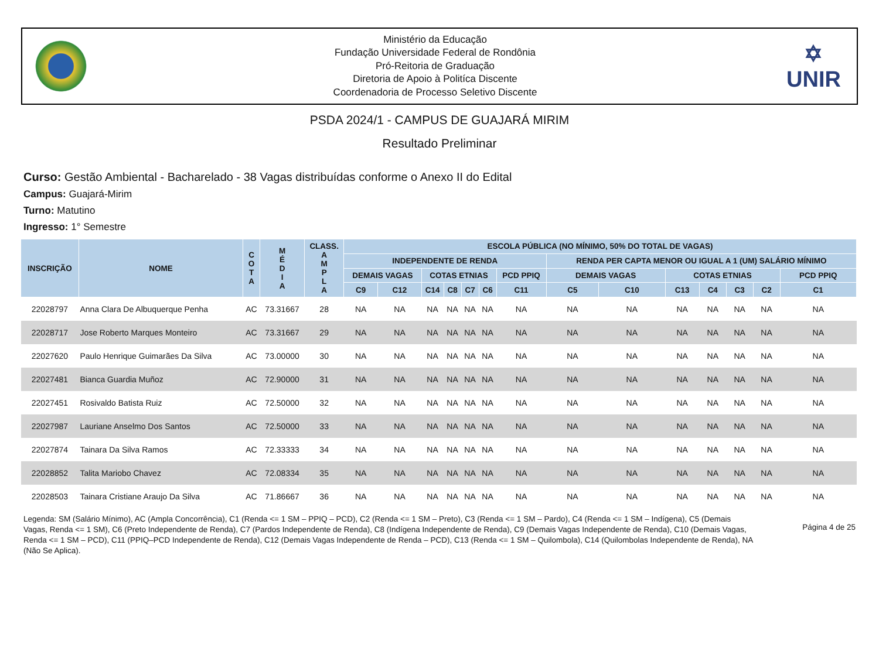Ministério da Educação
Fundação Universidade Federal de Rondônia
Pró-Reitoria de Graduação
Diretoria de Apoio à Politíca Discente
Coordenadoria de Processo Seletivo Discente
✡
UNIR
PSDA 2024/1 - CAMPUS DE GUAJARÁ MIRIM
Resultado Preliminar
Curso: Gestão Ambiental - Bacharelado - 38 Vagas distribuídas conforme o Anexo II do Edital
Campus: Guajará-Mirim
Turno: Matutino
Ingresso: 1° Semestre
| INSCRIÇÃO | NOME | C O T A | M É D I A | CLASS. A M P L A | ESCOLA PÚBLICA (NO MÍNIMO, 50% DO TOTAL DE VAGAS) | | | | | | | | | | | | | |
| --- | --- | --- | --- | --- | --- | --- | --- | --- | --- | --- | --- | --- | --- | --- | --- | --- | --- | --- |
| | | | | | INDEPENDENTE DE RENDA | | | | | | | RENDA PER CAPTA MENOR OU IGUAL A 1 (UM) SALÁRIO MÍNIMO | | | | | | |
| | | | | | DEMAIS VAGAS | | COTAS ETNIAS | | | | PCD PPIQ | DEMAIS VAGAS | | COTAS ETNIAS | | | | PCD PPIQ |
| | | | | | C9 | C12 | C14 | C8 | C7 | C6 | C11 | C5 | C10 | C13 | C4 | C3 | C2 | C1 |
| 22028797 | Anna Clara De Albuquerque Penha | AC | 73.31667 | 28 | NA | NA | NA | NA | NA | NA | NA | NA | NA | NA | NA | NA | NA | NA |
| 22028717 | Jose Roberto Marques Monteiro | AC | 73.31667 | 29 | NA | NA | NA | NA | NA | NA | NA | NA | NA | NA | NA | NA | NA | NA |
| 22027620 | Paulo Henrique Guimarães Da Silva | AC | 73.00000 | 30 | NA | NA | NA | NA | NA | NA | NA | NA | NA | NA | NA | NA | NA | NA |
| 22027481 | Bianca Guardia Muñoz | AC | 72.90000 | 31 | NA | NA | NA | NA | NA | NA | NA | NA | NA | NA | NA | NA | NA | NA |
| 22027451 | Rosivaldo Batista Ruiz | AC | 72.50000 | 32 | NA | NA | NA | NA | NA | NA | NA | NA | NA | NA | NA | NA | NA | NA |
| 22027987 | Lauriane Anselmo Dos Santos | AC | 72.50000 | 33 | NA | NA | NA | NA | NA | NA | NA | NA | NA | NA | NA | NA | NA | NA |
| 22027874 | Tainara Da Silva Ramos | AC | 72.33333 | 34 | NA | NA | NA | NA | NA | NA | NA | NA | NA | NA | NA | NA | NA | NA |
| 22028852 | Talita Mariobo Chavez | AC | 72.08334 | 35 | NA | NA | NA | NA | NA | NA | NA | NA | NA | NA | NA | NA | NA | NA |
| 22028503 | Tainara Cristiane Araujo Da Silva | AC | 71.86667 | 36 | NA | NA | NA | NA | NA | NA | NA | NA | NA | NA | NA | NA | NA | NA |
Legenda: SM (Salário Mínimo), AC (Ampla Concorrência), C1 (Renda <= 1 SM – PPIQ – PCD), C2 (Renda <= 1 SM – Preto), C3 (Renda <= 1 SM – Pardo), C4 (Renda <= 1 SM – Indígena), C5 (Demais Vagas, Renda <= 1 SM), C6 (Preto Independente de Renda), C7 (Pardos Independente de Renda), C8 (Indígena Independente de Renda), C9 (Demais Vagas Independente de Renda), C10 (Demais Vagas, Renda <= 1 SM – PCD), C11 (PPIQ–PCD Independente de Renda), C12 (Demais Vagas Independente de Renda – PCD), C13 (Renda <= 1 SM – Quilombola), C14 (Quilombolas Independente de Renda), NA (Não Se Aplica).
Página 4 de 25